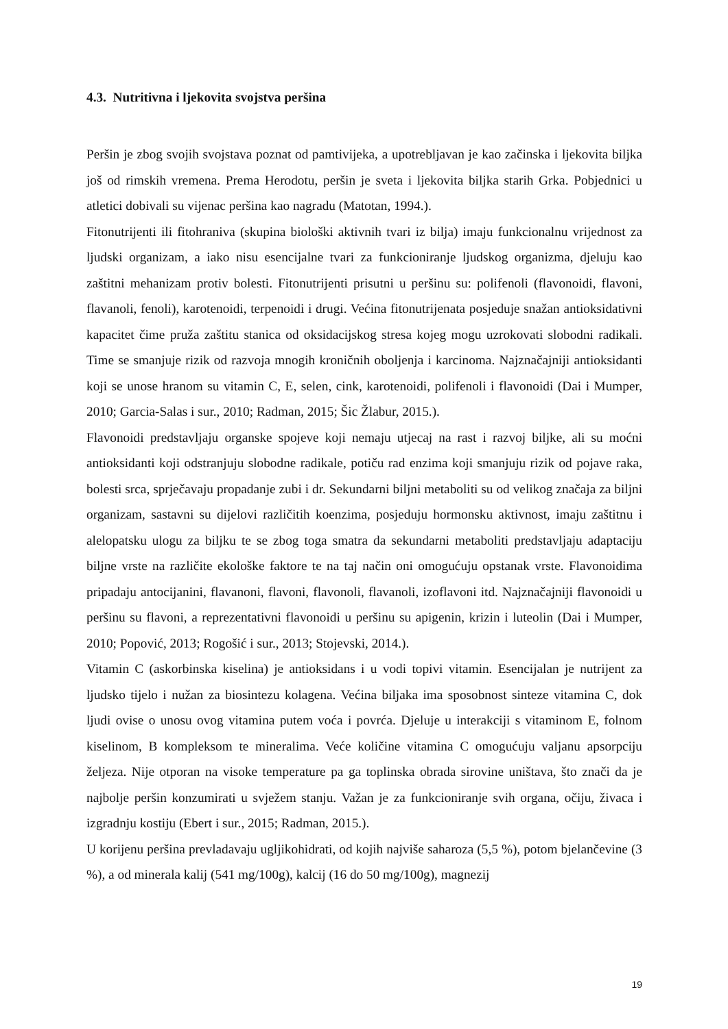4.3. Nutritivna i ljekovita svojstva peršina
Peršin je zbog svojih svojstava poznat od pamtivijeka, a upotrebljavan je kao začinska i ljekovita biljka još od rimskih vremena. Prema Herodotu, peršin je sveta i ljekovita biljka starih Grka. Pobjednici u atletici dobivali su vijenac peršina kao nagradu (Matotan, 1994.).
Fitonutrijenti ili fitohraniva (skupina biološki aktivnih tvari iz bilja) imaju funkcionalnu vrijednost za ljudski organizam, a iako nisu esencijalne tvari za funkcioniranje ljudskog organizma, djeluju kao zaštitni mehanizam protiv bolesti. Fitonutrijenti prisutni u peršinu su: polifenoli (flavonoidi, flavoni, flavanoli, fenoli), karotenoidi, terpenoidi i drugi. Većina fitonutrijenata posjeduje snažan antioksidativni kapacitet čime pruža zaštitu stanica od oksidacijskog stresa kojeg mogu uzrokovati slobodni radikali. Time se smanjuje rizik od razvoja mnogih kroničnih oboljenja i karcinoma. Najznačajniji antioksidanti koji se unose hranom su vitamin C, E, selen, cink, karotenoidi, polifenoli i flavonoidi (Dai i Mumper, 2010; Garcia-Salas i sur., 2010; Radman, 2015; Šic Žlabur, 2015.).
Flavonoidi predstavljaju organske spojeve koji nemaju utjecaj na rast i razvoj biljke, ali su moćni antioksidanti koji odstranjuju slobodne radikale, potiču rad enzima koji smanjuju rizik od pojave raka, bolesti srca, sprječavaju propadanje zubi i dr. Sekundarni biljni metaboliti su od velikog značaja za biljni organizam, sastavni su dijelovi različitih koenzima, posjeduju hormonsku aktivnost, imaju zaštitnu i alelopatsku ulogu za biljku te se zbog toga smatra da sekundarni metaboliti predstavljaju adaptaciju biljne vrste na različite ekološke faktore te na taj način oni omogućuju opstanak vrste. Flavonoidima pripadaju antocijanini, flavanoni, flavoni, flavonoli, flavanoli, izoflavoni itd. Najznačajniji flavonoidi u peršinu su flavoni, a reprezentativni flavonoidi u peršinu su apigenin, krizin i luteolin (Dai i Mumper, 2010; Popović, 2013; Rogošić i sur., 2013; Stojevski, 2014.).
Vitamin C (askorbinska kiselina) je antioksidans i u vodi topivi vitamin. Esencijalan je nutrijent za ljudsko tijelo i nužan za biosintezu kolagena. Većina biljaka ima sposobnost sinteze vitamina C, dok ljudi ovise o unosu ovog vitamina putem voća i povrća. Djeluje u interakciji s vitaminom E, folnom kiselinom, B kompleksom te mineralima. Veće količine vitamina C omogućuju valjanu apsorpciju željeza. Nije otporan na visoke temperature pa ga toplinska obrada sirovine uništava, što znači da je najbolje peršin konzumirati u svježem stanju. Važan je za funkcioniranje svih organa, očiju, živaca i izgradnju kostiju (Ebert i sur., 2015; Radman, 2015.).
U korijenu peršina prevladavaju ugljikohidrati, od kojih najviše saharoza (5,5 %), potom bjelančevine (3 %), a od minerala kalij (541 mg/100g), kalcij (16 do 50 mg/100g), magnezij
19